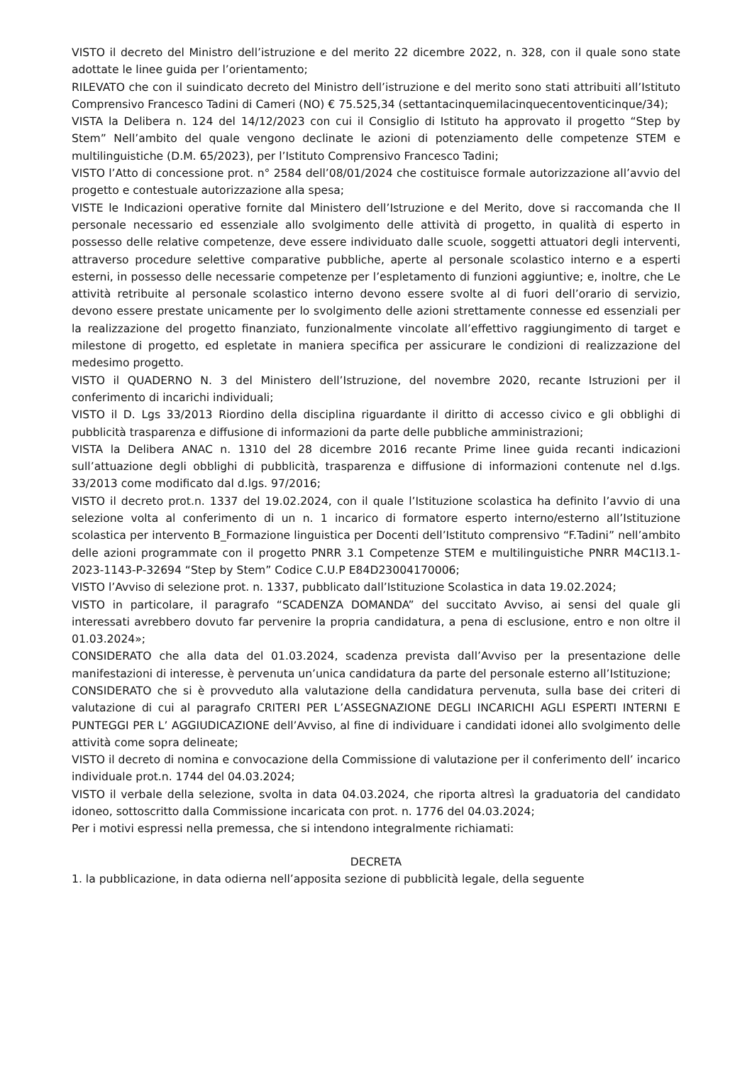VISTO il decreto del Ministro dell’istruzione e del merito 22 dicembre 2022, n. 328, con il quale sono state adottate le linee guida per l’orientamento;
RILEVATO che con il suindicato decreto del Ministro dell’istruzione e del merito sono stati attribuiti all’Istituto Comprensivo Francesco Tadini di Cameri (NO) € 75.525,34 (settantacinquemilacinquecentoventicinque/34);
VISTA la Delibera n. 124 del 14/12/2023 con cui il Consiglio di Istituto ha approvato il progetto “Step by Stem” Nell’ambito del quale vengono declinate le azioni di potenziamento delle competenze STEM e multilinguistiche (D.M. 65/2023), per l’Istituto Comprensivo Francesco Tadini;
VISTO l’Atto di concessione prot. n° 2584 dell’08/01/2024 che costituisce formale autorizzazione all’avvio del progetto e contestuale autorizzazione alla spesa;
VISTE le Indicazioni operative fornite dal Ministero dell’Istruzione e del Merito, dove si raccomanda che Il personale necessario ed essenziale allo svolgimento delle attività di progetto, in qualità di esperto in possesso delle relative competenze, deve essere individuato dalle scuole, soggetti attuatori degli interventi, attraverso procedure selettive comparative pubbliche, aperte al personale scolastico interno e a esperti esterni, in possesso delle necessarie competenze per l’espletamento di funzioni aggiuntive; e, inoltre, che Le attività retribuite al personale scolastico interno devono essere svolte al di fuori dell’orario di servizio, devono essere prestate unicamente per lo svolgimento delle azioni strettamente connesse ed essenziali per la realizzazione del progetto finanziato, funzionalmente vincolate all’effettivo raggiungimento di target e milestone di progetto, ed espletate in maniera specifica per assicurare le condizioni di realizzazione del medesimo progetto.
VISTO il QUADERNO N. 3 del Ministero dell’Istruzione, del novembre 2020, recante Istruzioni per il conferimento di incarichi individuali;
VISTO il D. Lgs 33/2013 Riordino della disciplina riguardante il diritto di accesso civico e gli obblighi di pubblicità trasparenza e diffusione di informazioni da parte delle pubbliche amministrazioni;
VISTA la Delibera ANAC n. 1310 del 28 dicembre 2016 recante Prime linee guida recanti indicazioni sull’attuazione degli obblighi di pubblicità, trasparenza e diffusione di informazioni contenute nel d.lgs. 33/2013 come modificato dal d.lgs. 97/2016;
VISTO il decreto prot.n. 1337 del 19.02.2024, con il quale l’Istituzione scolastica ha definito l’avvio di una selezione volta al conferimento di un n. 1 incarico di formatore esperto interno/esterno all’Istituzione scolastica per intervento B_Formazione linguistica per Docenti dell’Istituto comprensivo “F.Tadini” nell’ambito delle azioni programmate con il progetto PNRR 3.1 Competenze STEM e multilinguistiche PNRR M4C1I3.1-2023-1143-P-32694 “Step by Stem” Codice C.U.P E84D23004170006;
VISTO l’Avviso di selezione prot. n. 1337, pubblicato dall’Istituzione Scolastica in data 19.02.2024;
VISTO in particolare, il paragrafo “SCADENZA DOMANDA” del succitato Avviso, ai sensi del quale gli interessati avrebbero dovuto far pervenire la propria candidatura, a pena di esclusione, entro e non oltre il 01.03.2024»;
CONSIDERATO che alla data del 01.03.2024, scadenza prevista dall’Avviso per la presentazione delle manifestazioni di interesse, è pervenuta un’unica candidatura da parte del personale esterno all’Istituzione;
CONSIDERATO che si è provveduto alla valutazione della candidatura pervenuta, sulla base dei criteri di valutazione di cui al paragrafo CRITERI PER L’ASSEGNAZIONE DEGLI INCARICHI AGLI ESPERTI INTERNI E PUNTEGGI PER L’ AGGIUDICAZIONE dell’Avviso, al fine di individuare i candidati idonei allo svolgimento delle attività come sopra delineate;
VISTO il decreto di nomina e convocazione della Commissione di valutazione per il conferimento dell’ incarico individuale prot.n. 1744 del 04.03.2024;
VISTO il verbale della selezione, svolta in data 04.03.2024, che riporta altresì la graduatoria del candidato idoneo, sottoscritto dalla Commissione incaricata con prot. n. 1776 del 04.03.2024;
Per i motivi espressi nella premessa, che si intendono integralmente richiamati:
DECRETA
1. la pubblicazione, in data odierna nell’apposita sezione di pubblicità legale, della seguente